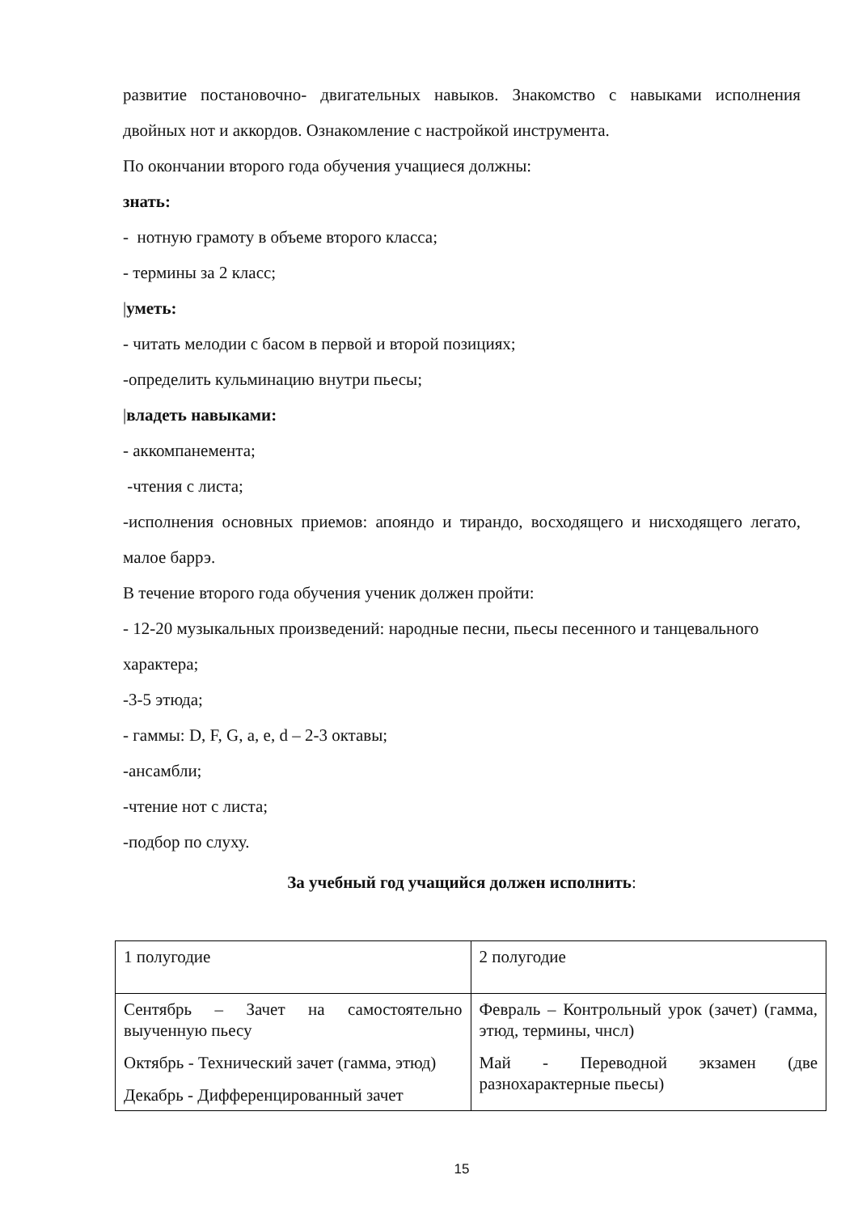развитие постановочно- двигательных навыков. Знакомство с навыками исполнения двойных нот и аккордов. Ознакомление с настройкой инструмента.
По окончании второго года обучения учащиеся должны:
знать:
- нотную грамоту в объеме второго класса;
- термины за 2 класс;
|уметь:
- читать мелодии с басом в первой и второй позициях;
-определить кульминацию внутри пьесы;
|владеть навыками:
- аккомпанемента;
-чтения с листа;
-исполнения основных приемов: апояндо и тирандо, восходящего и нисходящего легато, малое баррэ.
В течение второго года обучения ученик должен пройти:
- 12-20 музыкальных произведений: народные песни, пьесы песенного и танцевального характера;
-3-5 этюда;
- гаммы: D, F, G, a, e, d – 2-3 октавы;
-ансамбли;
-чтение нот с листа;
-подбор по слуху.
За учебный год учащийся должен исполнить:
| 1 полугодие | 2 полугодие |
| Сентябрь – Зачет на самостоятельно выученную пьесу Октябрь - Технический зачет (гамма, этюд) Декабрь - Дифференцированный зачет | Февраль – Контрольный урок (зачет) (гамма, этюд, термины, чнсл) Май - Переводной экзамен (две разнохарактерные пьесы) |
15